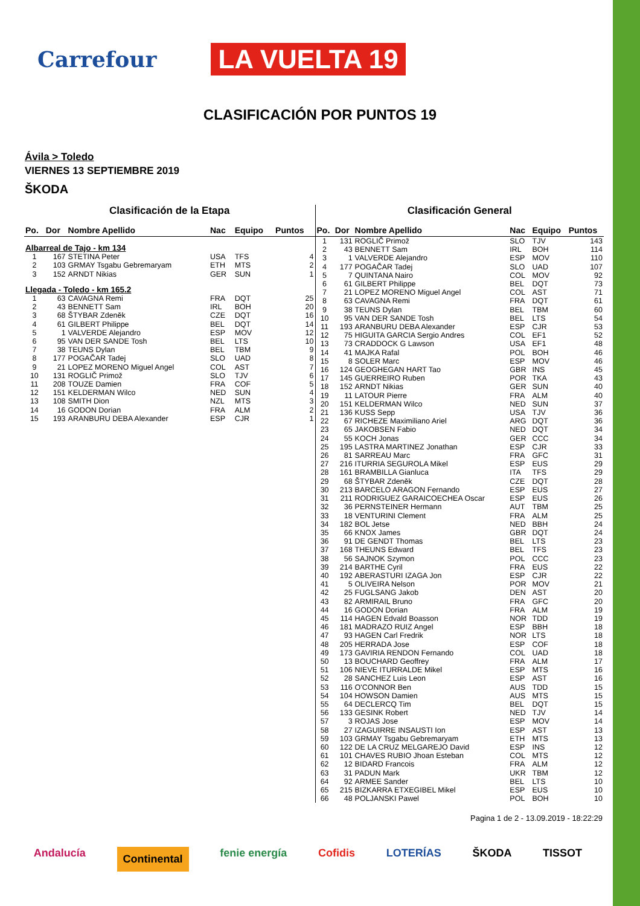Carrefour LA VUELTA 19
CLASIFICACIÓN POR PUNTOS 19
Ávila > Toledo
VIERNES 13 SEPTIEMBRE 2019
ŠKODA
Clasificación de la Etapa
| Po. | Dor | Nombre Apellido | Nac | Equipo | Puntos |
| --- | --- | --- | --- | --- | --- |
| Albarreal de Tajo - km 134 | | | | | |
| 1 | 167 | STETINA Peter | USA | TFS | 4 |
| 2 | 103 | GRMAY Tsgabu Gebremaryam | ETH | MTS | 2 |
| 3 | 152 | ARNDT Nikias | GER | SUN | 1 |
| Llegada - Toledo - km 165.2 | | | | | |
| 1 | 63 | CAVAGNA Remi | FRA | DQT | 25 |
| 2 | 43 | BENNETT Sam | IRL | BOH | 20 |
| 3 | 68 | ŠTYBAR Zdeněk | CZE | DQT | 16 |
| 4 | 61 | GILBERT Philippe | BEL | DQT | 14 |
| 5 | 1 | VALVERDE Alejandro | ESP | MOV | 12 |
| 6 | 95 | VAN DER SANDE Tosh | BEL | LTS | 10 |
| 7 | 38 | TEUNS Dylan | BEL | TBM | 9 |
| 8 | 177 | POGAČAR Tadej | SLO | UAD | 8 |
| 9 | 21 | LOPEZ MORENO Miguel Angel | COL | AST | 7 |
| 10 | 131 | ROGLIČ Primož | SLO | TJV | 6 |
| 11 | 208 | TOUZE Damien | FRA | COF | 5 |
| 12 | 151 | KELDERMAN Wilco | NED | SUN | 4 |
| 13 | 108 | SMITH Dion | NZL | MTS | 3 |
| 14 | 16 | GODON Dorian | FRA | ALM | 2 |
| 15 | 193 | ARANBURU DEBA Alexander | ESP | CJR | 1 |
Clasificación General
| Po. | Dor | Nombre Apellido | Nac | Equipo | Puntos |
| --- | --- | --- | --- | --- | --- |
| 1 | 131 | ROGLIČ Primož | SLO | TJV | 143 |
| 2 | 43 | BENNETT Sam | IRL | BOH | 114 |
| 3 | 1 | VALVERDE Alejandro | ESP | MOV | 110 |
| 4 | 177 | POGAČAR Tadej | SLO | UAD | 107 |
| 5 | 7 | QUINTANA Nairo | COL | MOV | 92 |
| 6 | 61 | GILBERT Philippe | BEL | DQT | 73 |
| 7 | 21 | LOPEZ MORENO Miguel Angel | COL | AST | 71 |
| 8 | 63 | CAVAGNA Remi | FRA | DQT | 61 |
| 9 | 38 | TEUNS Dylan | BEL | TBM | 60 |
| 10 | 95 | VAN DER SANDE Tosh | BEL | LTS | 54 |
| 11 | 193 | ARANBURU DEBA Alexander | ESP | CJR | 53 |
| 12 | 75 | HIGUITA GARCIA Sergio Andres | COL | EF1 | 52 |
| 13 | 73 | CRADDOCK G Lawson | USA | EF1 | 48 |
| 14 | 41 | MAJKA Rafal | POL | BOH | 46 |
| 15 | 8 | SOLER Marc | ESP | MOV | 46 |
| 16 | 124 | GEOGHEGAN HART Tao | GBR | INS | 45 |
| 17 | 145 | GUERREIRO Ruben | POR | TKA | 43 |
| 18 | 152 | ARNDT Nikias | GER | SUN | 40 |
| 19 | 11 | LATOUR Pierre | FRA | ALM | 40 |
| 20 | 151 | KELDERMAN Wilco | NED | SUN | 37 |
| 21 | 136 | KUSS Sepp | USA | TJV | 36 |
| 22 | 67 | RICHEZE Maximiliano Ariel | ARG | DQT | 36 |
| 23 | 65 | JAKOBSEN Fabio | NED | DQT | 34 |
| 24 | 55 | KOCH Jonas | GER | CCC | 34 |
| 25 | 195 | LASTRA MARTINEZ Jonathan | ESP | CJR | 33 |
| 26 | 81 | SARREAU Marc | FRA | GFC | 31 |
| 27 | 216 | ITURRIA SEGUROLA Mikel | ESP | EUS | 29 |
| 28 | 161 | BRAMBILLA Gianluca | ITA | TFS | 29 |
| 29 | 68 | ŠTYBAR Zdeněk | CZE | DQT | 28 |
| 30 | 213 | BARCELO ARAGON Fernando | ESP | EUS | 27 |
| 31 | 211 | RODRIGUEZ GARAICOECHEA Oscar | ESP | EUS | 26 |
| 32 | 36 | PERNSTEINER Hermann | AUT | TBM | 25 |
| 33 | 18 | VENTURINI Clement | FRA | ALM | 25 |
| 34 | 182 | BOL Jetse | NED | BBH | 24 |
| 35 | 66 | KNOX James | GBR | DQT | 24 |
| 36 | 91 | DE GENDT Thomas | BEL | LTS | 23 |
| 37 | 168 | THEUNS Edward | BEL | TFS | 23 |
| 38 | 56 | SAJNOK Szymon | POL | CCC | 23 |
| 39 | 214 | BARTHE Cyril | FRA | EUS | 22 |
| 40 | 192 | ABERASTURI IZAGA Jon | ESP | CJR | 22 |
| 41 | 5 | OLIVEIRA Nelson | POR | MOV | 21 |
| 42 | 25 | FUGLSANG Jakob | DEN | AST | 20 |
| 43 | 82 | ARMIRAIL Bruno | FRA | GFC | 20 |
| 44 | 16 | GODON Dorian | FRA | ALM | 19 |
| 45 | 114 | HAGEN Edvald Boasson | NOR | TDD | 19 |
| 46 | 181 | MADRAZO RUIZ Angel | ESP | BBH | 18 |
| 47 | 93 | HAGEN Carl Fredrik | NOR | LTS | 18 |
| 48 | 205 | HERRADA Jose | ESP | COF | 18 |
| 49 | 173 | GAVIRIA RENDON Fernando | COL | UAD | 18 |
| 50 | 13 | BOUCHARD Geoffrey | FRA | ALM | 17 |
| 51 | 106 | NIEVE ITURRALDE Mikel | ESP | MTS | 16 |
| 52 | 28 | SANCHEZ Luis Leon | ESP | AST | 16 |
| 53 | 116 | O'CONNOR Ben | AUS | TDD | 15 |
| 54 | 104 | HOWSON Damien | AUS | MTS | 15 |
| 55 | 64 | DECLERCQ Tim | BEL | DQT | 15 |
| 56 | 133 | GESINK Robert | NED | TJV | 14 |
| 57 | 3 | ROJAS Jose | ESP | MOV | 14 |
| 58 | 27 | IZAGUIRRE INSAUSTI Ion | ESP | AST | 13 |
| 59 | 103 | GRMAY Tsgabu Gebremaryam | ETH | MTS | 13 |
| 60 | 122 | DE LA CRUZ MELGAREJO David | ESP | INS | 12 |
| 61 | 101 | CHAVES RUBIO Jhoan Esteban | COL | MTS | 12 |
| 62 | 12 | BIDARD Francois | FRA | ALM | 12 |
| 63 | 31 | PADUN Mark | UKR | TBM | 12 |
| 64 | 92 | ARMEE Sander | BEL | LTS | 10 |
| 65 | 215 | BIZKARRA ETXEGIBEL Mikel | ESP | EUS | 10 |
| 66 | 48 | POLJANSKI Pawel | POL | BOH | 10 |
Pagina 1 de 2 - 13.09.2019 - 18:22:29
Andalucía Continental fenie energía Cofidis LOTERÍAS ŠKODA TISSOT